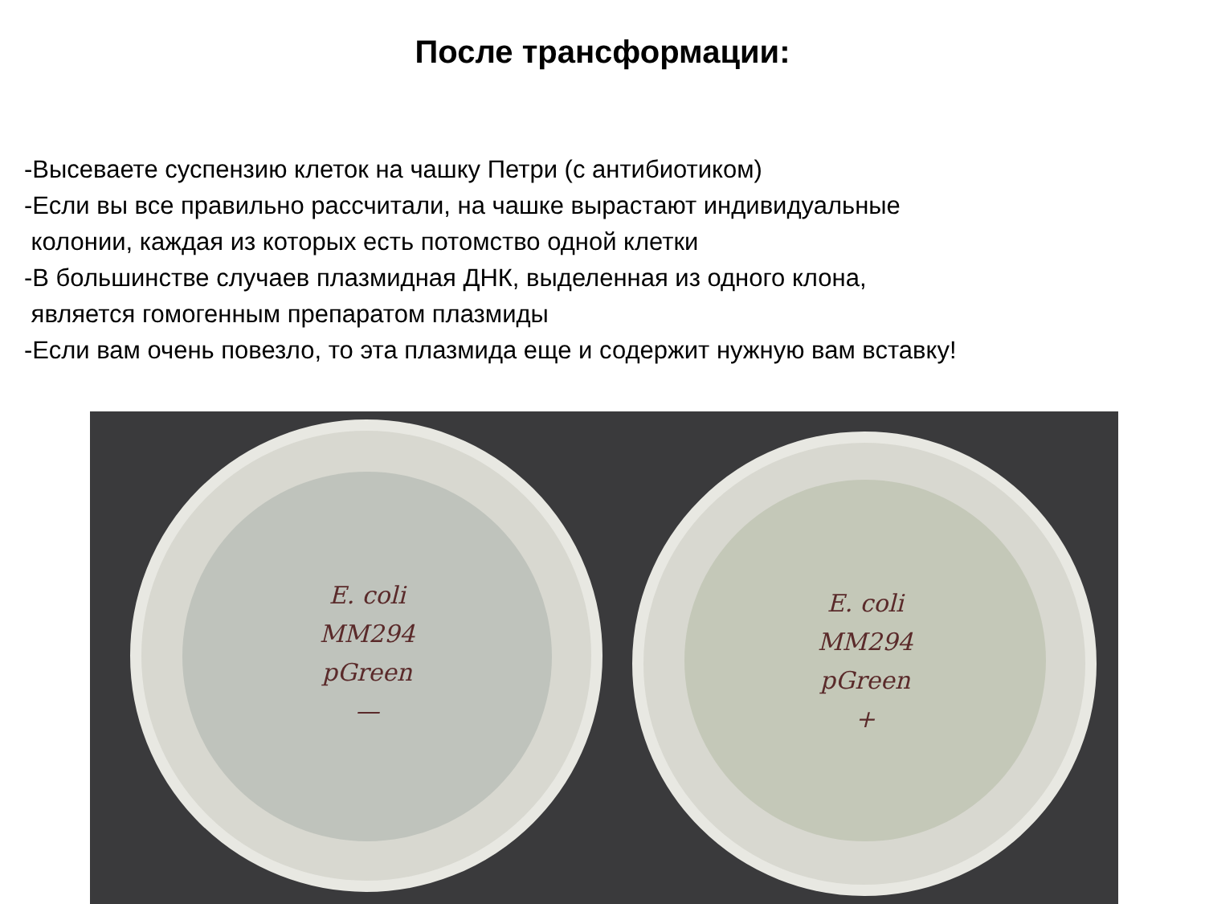После трансформации:
-Высеваете суспензию клеток на чашку Петри (с антибиотиком)
-Если вы все правильно рассчитали, на чашке вырастают индивидуальные
колонии, каждая из которых есть потомство одной клетки
-В большинстве случаев плазмидная ДНК, выделенная из одного клона,
является гомогенным препаратом плазмиды
-Если вам очень повезло, то эта плазмида еще и содержит нужную вам вставку!
E. coli
MM294
pGreen
—
E. coli
MM294
pGreen
+